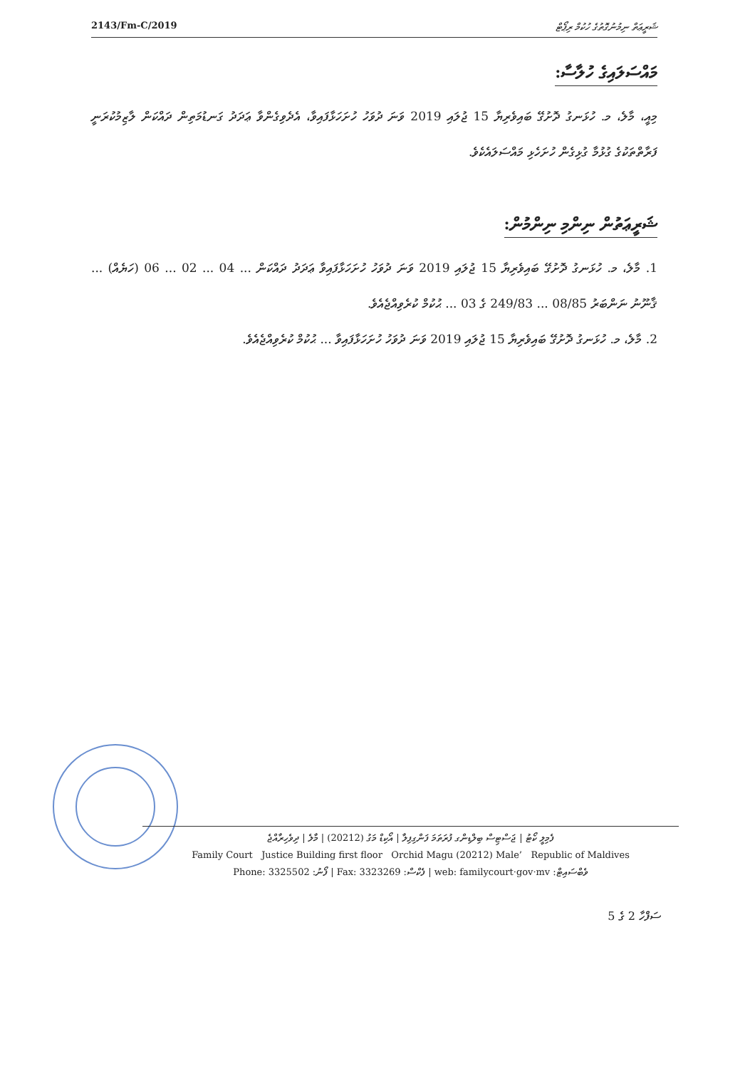2143/Fm-C/2019 ޝަރީޢަތް ނިމުނުގޮތުގެ ހުކުމް ރިޕޯޓް
މައްސަލައިގެ ހުލާސާ:
މިއީ، މާލެ، މ. ހުޅަނގު ދޮށުގޭ ބައިވެރިޔާ 15 ޖުލައި 2019 ވަނަ ދުވަހު ހުށަހަޅާފައިވާ، އެދެވިގެންވާ ޢަދަދު ގަނޑުމަތިން ދައްކަން ލާޒިމުކުރަނީ ފަރާތްތަކުގެ ގުޅުމާ ގުޅިގެން ހުށަހެޅި މައްސަލައެކެވެ.
ޝަރީޢަތުން ނިންމި ނިންމުން:
1. މާލެ، މ. ހުޅަނގު ދޮށުގޭ ބައިވެރިޔާ 15 ޖުލައި 2019 ވަނަ ދުވަހު ހުށަހަޅާފައިވާ ޢަދަދު ދައްކަން ... 04 ... 02 ... 06 (ހަޔެއް) ... ޤާނޫނު ނަންބަރު 08/85 ... 249/83 ގެ 03 ... ޙުކުމް ކުރެވިއްޖެއެވެ.
2. މާލެ، މ. ހުޅަނގު ދޮށުގޭ ބައިވެރިޔާ 15 ޖުލައި 2019 ވަނަ ދުވަހު ހުށަހަޅާފައިވާ ... ޙުކުމް ކުރެވިއްޖެއެވެ.
ފެމިލީ ކޯޓު | ޖަސްޓިސް ބިލްޑިންގ ފުރަތަމަ ފަންގިފިލާ | އޯކިޑް މަގު (20212) | މާލެ | ދިވެހިރާއްޖެ
Family Court Justice Building first floor Orchid Magu (20212) Male’ Republic of Maldives
Phone: 3325502 :ފޯނު | Fax: 3323269 :ފެކްސް | web: familycourt·gov·mv :ވެބްސައިޓް
ސަފްހާ 2 ގެ 5